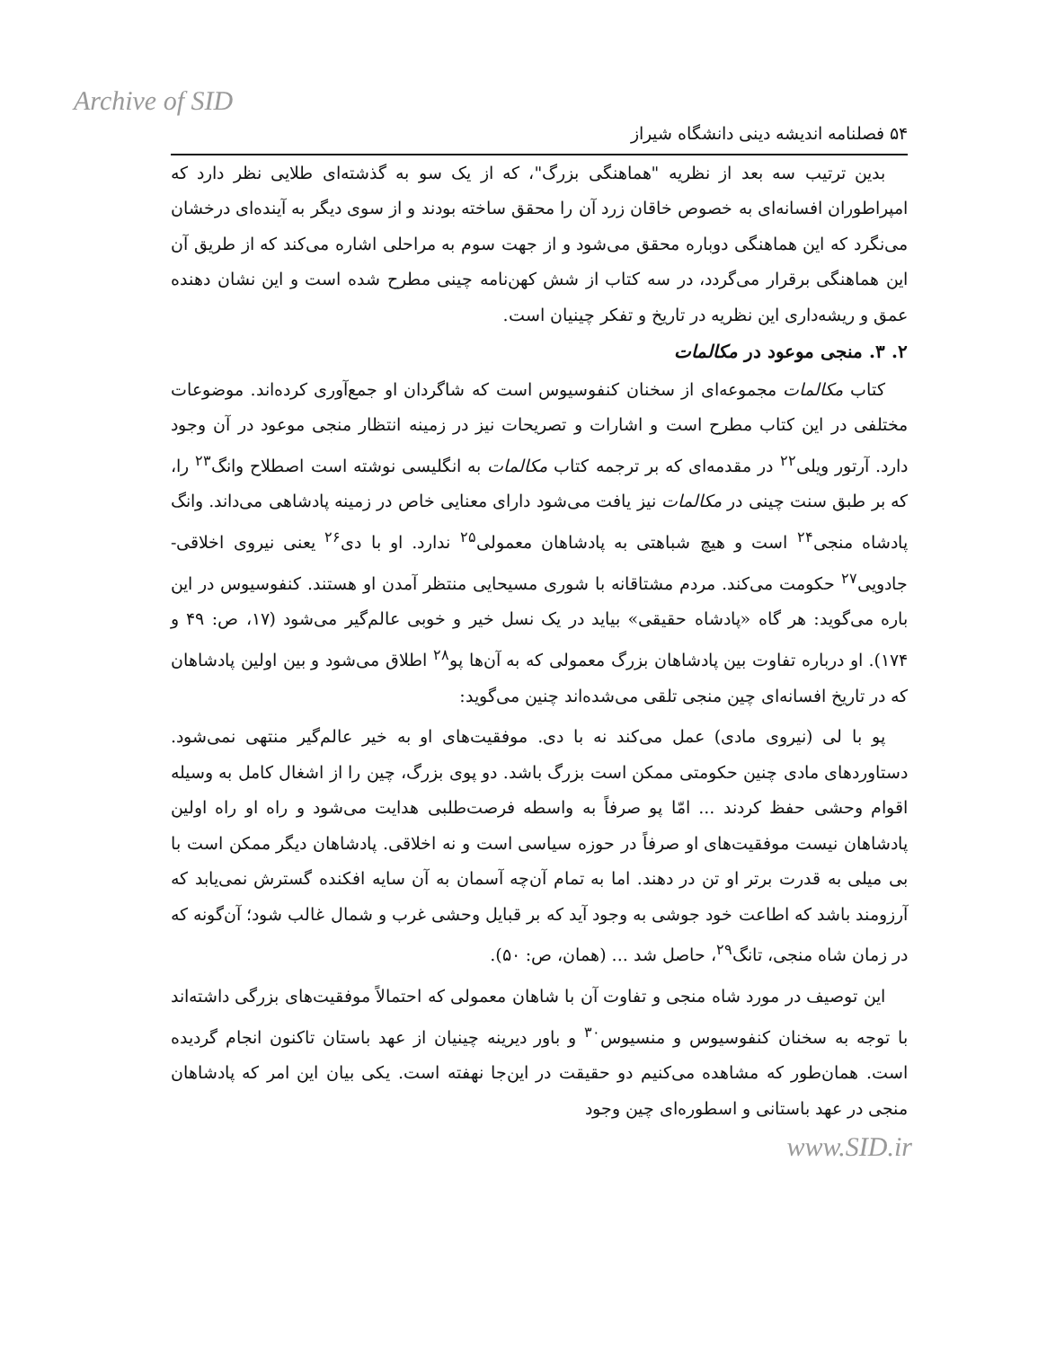Archive of SID
۵۴ فصلنامه اندیشه دینی دانشگاه شیراز
بدین ترتیب سه بعد از نظریه "هماهنگی بزرگ"، که از یک سو به گذشته‌ای طلایی نظر دارد که امپراطوران افسانه‌ای به خصوص خاقان زرد آن را محقق ساخته بودند و از سوی دیگر به آینده‌ای درخشان می‌نگرد که این هماهنگی دوباره محقق می‌شود و از جهت سوم به مراحلی اشاره می‌کند که از طریق آن این هماهنگی برقرار می‌گردد، در سه کتاب از شش کهن‌نامه چینی مطرح شده است و این نشان دهنده عمق و ریشه‌داری این نظریه در تاریخ و تفکر چینیان است.
۲. ۳. منجی موعود در مکالمات
کتاب مکالمات مجموعه‌ای از سخنان کنفوسیوس است که شاگردان او جمع‌آوری کرده‌اند. موضوعات مختلفی در این کتاب مطرح است و اشارات و تصریحات نیز در زمینه انتظار منجی موعود در آن وجود دارد. آرتور ویلی<sup>۲۲</sup> در مقدمه‌ای که بر ترجمه کتاب مکالمات به انگلیسی نوشته است اصطلاح وانگ<sup>۲۳</sup> را، که بر طبق سنت چینی در مکالمات نیز یافت می‌شود دارای معنایی خاص در زمینه پادشاهی می‌داند. وانگ پادشاه منجی<sup>۲۴</sup> است و هیچ شباهتی به پادشاهان معمولی<sup>۲۵</sup> ندارد. او با دی<sup>۲۶</sup> یعنی نیروی اخلاقی-جادویی<sup>۲۷</sup> حکومت می‌کند. مردم مشتاقانه با شوری مسیحایی منتظر آمدن او هستند. کنفوسیوس در این باره می‌گوید: هر گاه «پادشاه حقیقی» بیاید در یک نسل خیر و خوبی عالم‌گیر می‌شود (۱۷، ص: ۴۹ و ۱۷۴). او درباره تفاوت بین پادشاهان بزرگ معمولی که به آن‌ها پو<sup>۲۸</sup> اطلاق می‌شود و بین اولین پادشاهان که در تاریخ افسانه‌ای چین منجی تلقی می‌شده‌اند چنین می‌گوید:
پو با لی (نیروی مادی) عمل می‌کند نه با دی. موفقیت‌های او به خیر عالم‌گیر منتهی نمی‌شود. دستاوردهای مادی چنین حکومتی ممکن است بزرگ باشد. دو پوی بزرگ، چین را از اشغال کامل به وسیله اقوام وحشی حفظ کردند ... امّا پو صرفاً به واسطه فرصت‌طلبی هدایت می‌شود و راه او راه اولین پادشاهان نیست موفقیت‌های او صرفاً در حوزه سیاسی است و نه اخلاقی. پادشاهان دیگر ممکن است با بی میلی به قدرت برتر او تن در دهند. اما به تمام آن‌چه آسمان به آن سایه افکنده گسترش نمی‌یابد که آرزومند باشد که اطاعت خود جوشی به وجود آید که بر قبایل وحشی غرب و شمال غالب شود؛ آن‌گونه که در زمان شاه منجی، تانگ<sup>۲۹</sup>، حاصل شد ... (همان، ص: ۵۰).
این توصیف در مورد شاه منجی و تفاوت آن با شاهان معمولی که احتمالاً موفقیت‌های بزرگی داشته‌اند با توجه به سخنان کنفوسیوس و منسیوس<sup>۳۰</sup> و باور دیرینه چینیان از عهد باستان تاکنون انجام گردیده است. همان‌طور که مشاهده می‌کنیم دو حقیقت در این‌جا نهفته است. یکی بیان این امر که پادشاهان منجی در عهد باستانی و اسطوره‌ای چین وجود
www.SID.ir